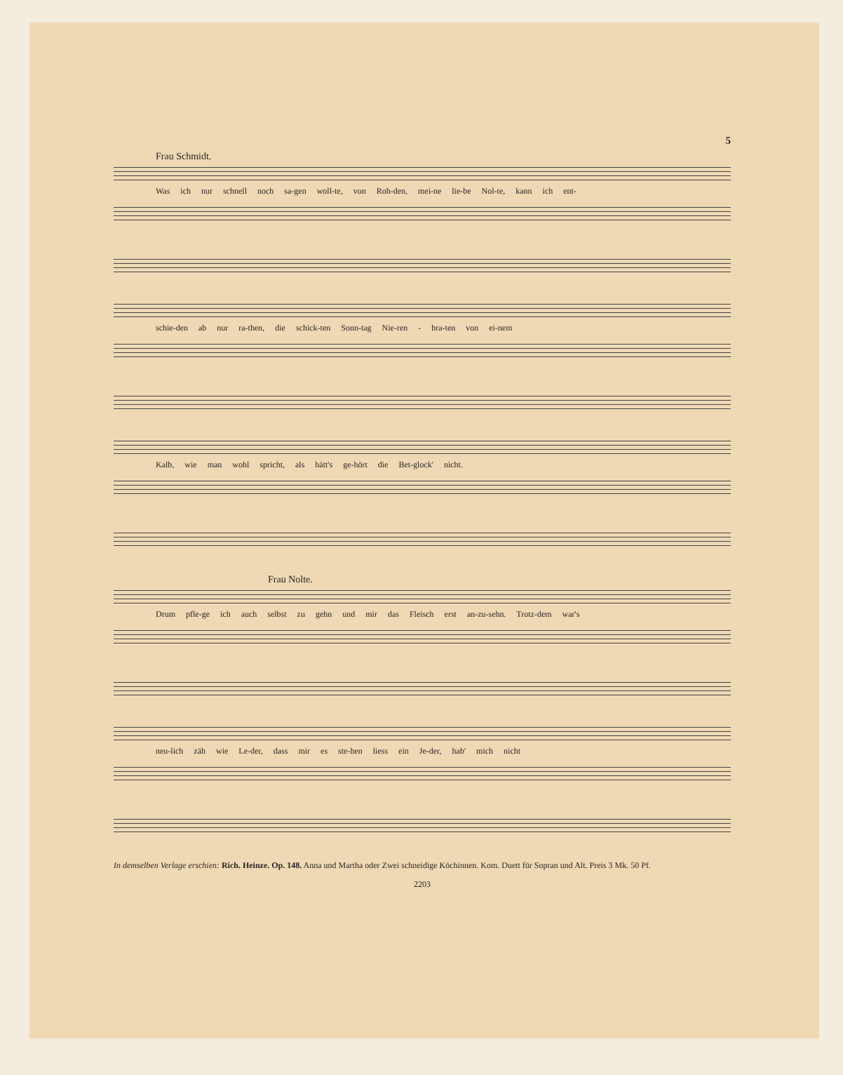5
Frau Schmidt.
Was ich nur schnell noch sa-gen woll-te, von Roh-den, mei-ne lie-be Nol-te, kann ich ent-
schie-den ab nur ra-then, die schick-ten Sonn-tag Nie-ren - bra-ten von ei-nem
Kalb, wie man wohl spricht, als hätt's ge-hört die Bet-glock' nicht.
Frau Nolte.
Drum pfle-ge ich auch selbst zu gehn und mir das Fleisch erst an-zu-sehn. Trotz-dem war's
neu-lich zäh wie Le-der, dass mir es ste-hen liess ein Je-der, hab' mich nicht
In demselben Verlage erschien: Rich. Heinze. Op. 148. Anna und Martha oder Zwei schneidige Köchinnen. Kom. Duett für Sopran und Alt. Preis 3 Mk. 50 Pf.
2203